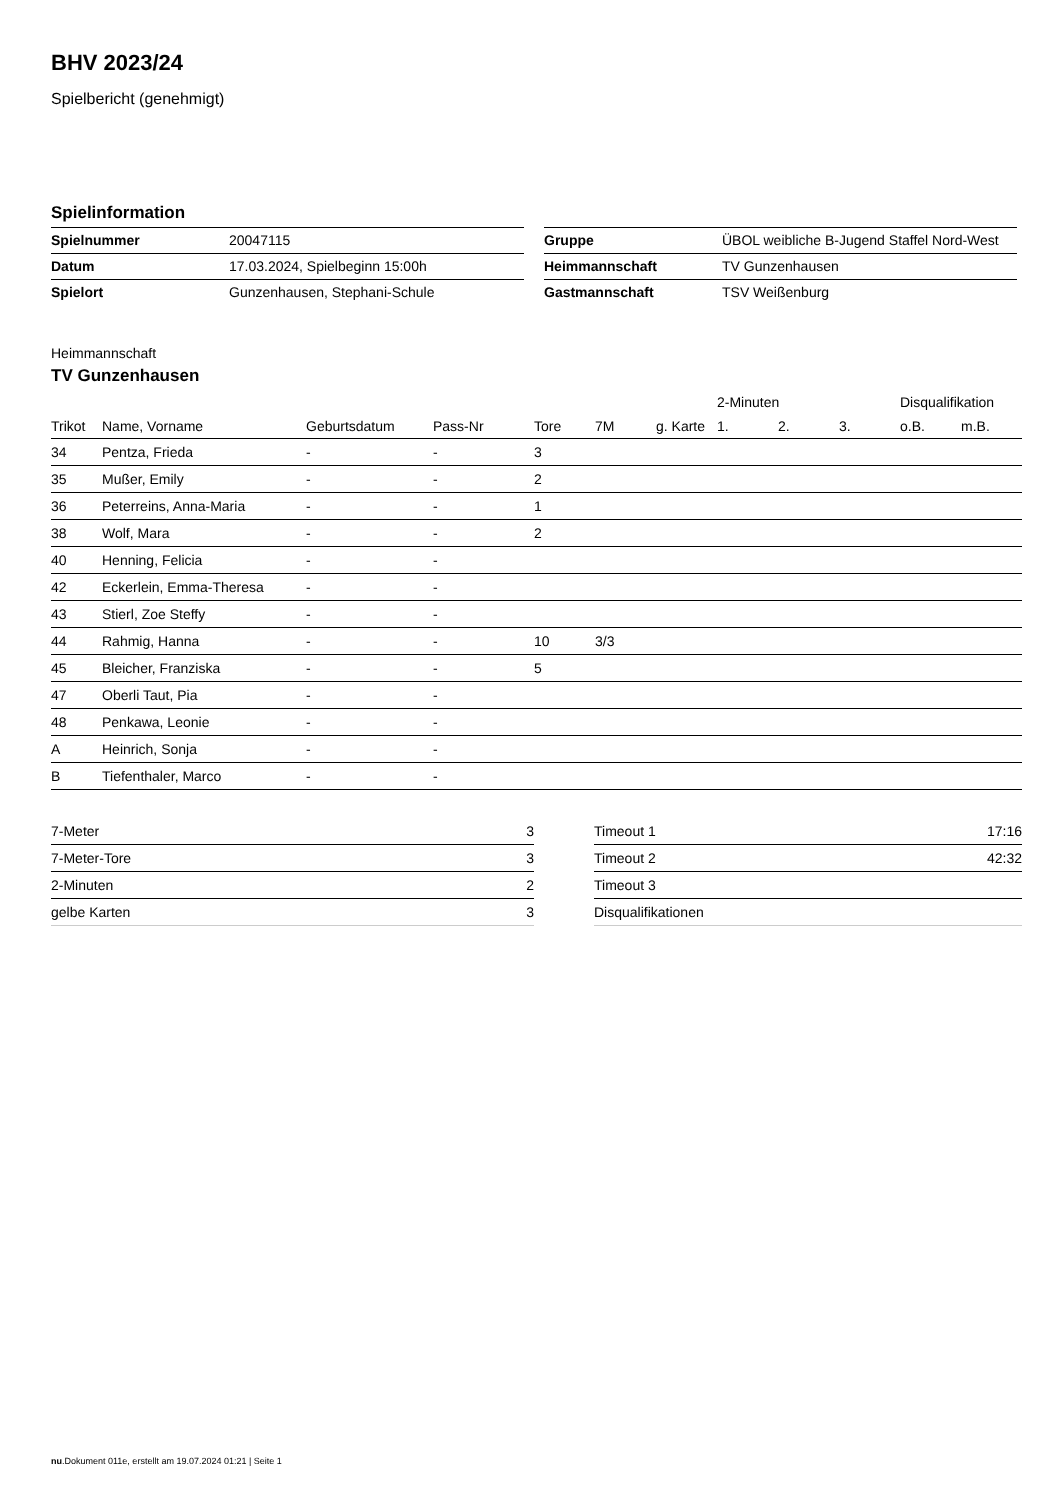BHV 2023/24
Spielbericht (genehmigt)
Spielinformation
| Spielnummer | 20047115 |
| Datum | 17.03.2024, Spielbeginn 15:00h |
| Spielort | Gunzenhausen, Stephani-Schule |
| Gruppe | ÜBOL weibliche B-Jugend Staffel Nord-West |
| Heimmannschaft | TV Gunzenhausen |
| Gastmannschaft | TSV Weißenburg |
Heimmannschaft
TV Gunzenhausen
| | | | | | | | 2-Minuten | | | Disqualifikation | |
| --- | --- | --- | --- | --- | --- | --- | --- | --- | --- | --- | --- |
| Trikot | Name, Vorname | Geburtsdatum | Pass-Nr | Tore | 7M | g. Karte | 1. | 2. | 3. | o.B. | m.B. |
| 34 | Pentza, Frieda | - | - | 3 | | | | | | | |
| 35 | Mußer, Emily | - | - | 2 | | | | | | | |
| 36 | Peterreins, Anna-Maria | - | - | 1 | | | | | | | |
| 38 | Wolf, Mara | - | - | 2 | | | | | | | |
| 40 | Henning, Felicia | - | - | | | | | | | | |
| 42 | Eckerlein, Emma-Theresa | - | - | | | | | | | | |
| 43 | Stierl, Zoe Steffy | - | - | | | | | | | | |
| 44 | Rahmig, Hanna | - | - | 10 | 3/3 | | | | | | |
| 45 | Bleicher, Franziska | - | - | 5 | | | | | | | |
| 47 | Oberli Taut, Pia | - | - | | | | | | | | |
| 48 | Penkawa, Leonie | - | - | | | | | | | | |
| A | Heinrich, Sonja | - | - | | | | | | | | |
| B | Tiefenthaler, Marco | - | - | | | | | | | | |
| 7-Meter | 3 |
| 7-Meter-Tore | 3 |
| 2-Minuten | 2 |
| gelbe Karten | 3 |
| Timeout 1 | 17:16 |
| Timeout 2 | 42:32 |
| Timeout 3 | |
| Disqualifikationen | |
nu.Dokument 011e, erstellt am 19.07.2024 01:21 | Seite 1